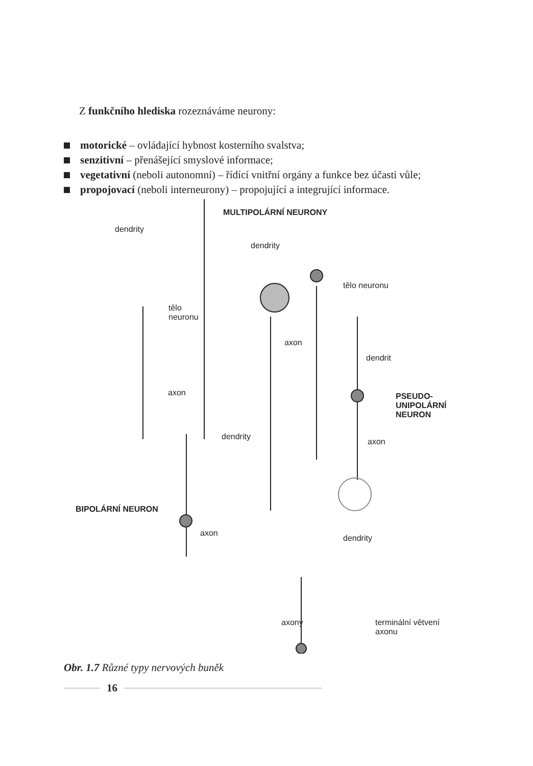Z funkčního hlediska rozeznáváme neurony:
motorické – ovládající hybnost kosterního svalstva;
senzitivní – přenášející smyslové informace;
vegetativní (neboli autonomní) – řídící vnitřní orgány a funkce bez účasti vůle;
propojovací (neboli interneurony) – propojující a integrující informace.
MULTIPOLÁRNÍ NEURONY
dendrity
dendrity
tělo neuronu
tělo
neuronu
axon
dendrit
axon
PSEUDO-
UNIPOLÁRNÍ
NEURON
dendrity
axon
BIPOLÁRNÍ NEURON
axon
dendrity
axony
terminální větvení
axonu
Obr. 1.7 Různé typy nervových buněk
16